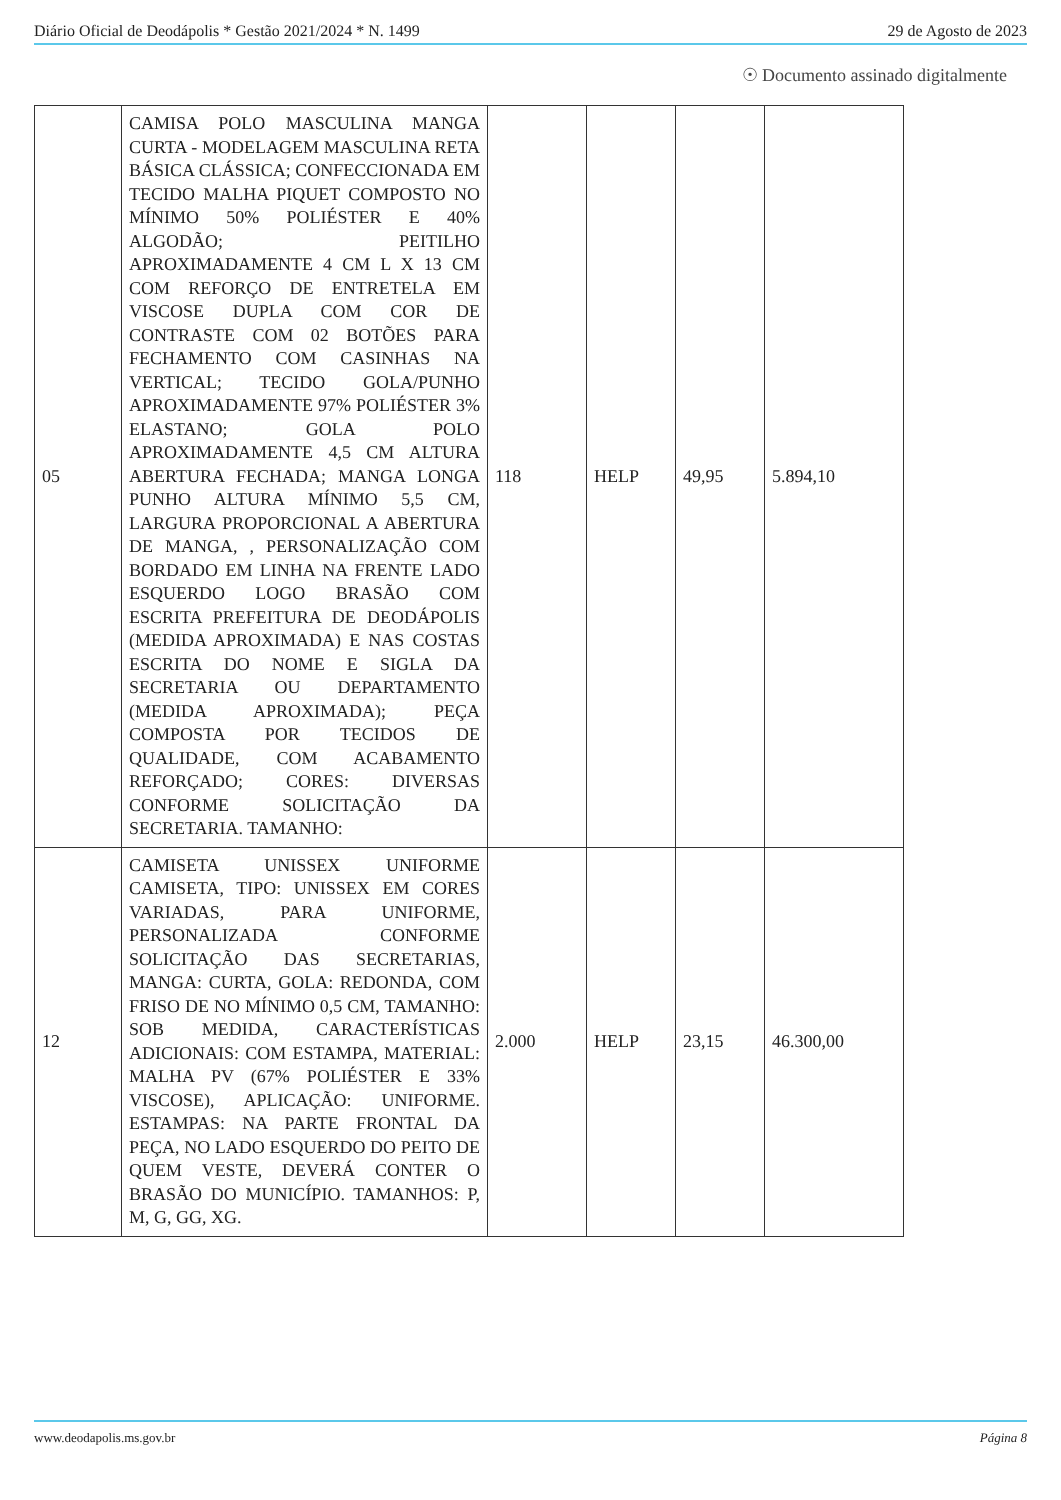Diário Oficial de Deodápolis * Gestão 2021/2024 * N. 1499 29 de Agosto de 2023
☉ Documento assinado digitalmente
| 05 | CAMISA POLO MASCULINA MANGA CURTA - MODELAGEM MASCULINA RETA BÁSICA CLÁSSICA; CONFECCIONADA EM TECIDO MALHA PIQUET COMPOSTO NO MÍNIMO 50% POLIÉSTER E 40% ALGODÃO; PEITILHO APROXIMADAMENTE 4 CM L X 13 CM COM REFORÇO DE ENTRETELA EM VISCOSE DUPLA COM COR DE CONTRASTE COM 02 BOTÕES PARA FECHAMENTO COM CASINHAS NA VERTICAL; TECIDO GOLA/PUNHO APROXIMADAMENTE 97% POLIÉSTER 3% ELASTANO; GOLA POLO APROXIMADAMENTE 4,5 CM ALTURA ABERTURA FECHADA; MANGA LONGA PUNHO ALTURA MÍNIMO 5,5 CM, LARGURA PROPORCIONAL A ABERTURA DE MANGA, , PERSONALIZAÇÃO COM BORDADO EM LINHA NA FRENTE LADO ESQUERDO LOGO BRASÃO COM ESCRITA PREFEITURA DE DEODÁPOLIS (MEDIDA APROXIMADA) E NAS COSTAS ESCRITA DO NOME E SIGLA DA SECRETARIA OU DEPARTAMENTO (MEDIDA APROXIMADA); PEÇA COMPOSTA POR TECIDOS DE QUALIDADE, COM ACABAMENTO REFORÇADO; CORES: DIVERSAS CONFORME SOLICITAÇÃO DA SECRETARIA. TAMANHO: | 118 | HELP | 49,95 | 5.894,10 |
| 12 | CAMISETA UNISSEX UNIFORME CAMISETA, TIPO: UNISSEX EM CORES VARIADAS, PARA UNIFORME, PERSONALIZADA CONFORME SOLICITAÇÃO DAS SECRETARIAS, MANGA: CURTA, GOLA: REDONDA, COM FRISO DE NO MÍNIMO 0,5 CM, TAMANHO: SOB MEDIDA, CARACTERÍSTICAS ADICIONAIS: COM ESTAMPA, MATERIAL: MALHA PV (67% POLIÉSTER E 33% VISCOSE), APLICAÇÃO: UNIFORME. ESTAMPAS: NA PARTE FRONTAL DA PEÇA, NO LADO ESQUERDO DO PEITO DE QUEM VESTE, DEVERÁ CONTER O BRASÃO DO MUNICÍPIO. TAMANHOS: P, M, G, GG, XG. | 2.000 | HELP | 23,15 | 46.300,00 |
www.deodapolis.ms.gov.br Página 8